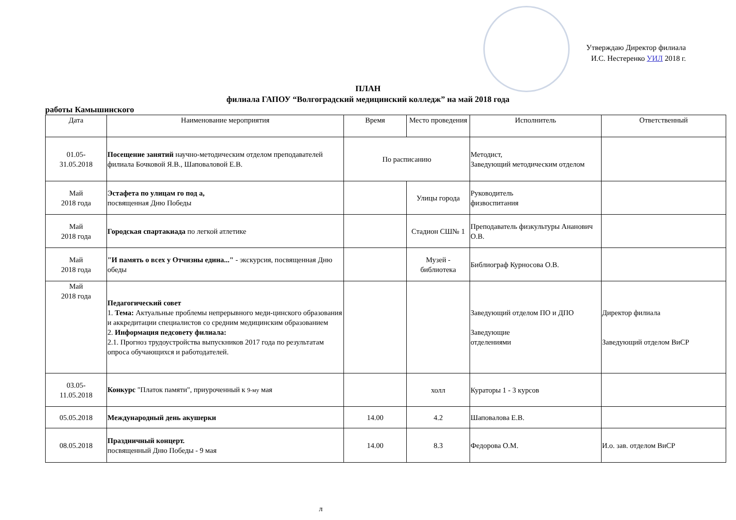Утверждаю Директор филиала И.С. Нестеренко УИЛ 2018 г.
ПЛАН
филиала ГАПОУ “Волгоградский медицинский колледж” на май 2018 года
работы Камышинского
| Дата | Наименование мероприятия | Время | Место проведения | Исполнитель | Ответственный |
| --- | --- | --- | --- | --- | --- |
| 01.05- 31.05.2018 | Посещение занятий научно-методическим отделом преподавателей филиала Бочковой Я.В., Шаповаловой Е.В. | По расписанию | | Методист, Заведующий методическим отделом | |
| Май 2018 года | Эстафета по улицам го под а, посвященная Дню Победы | | Улицы города | Руководитель физвоспитания | |
| Май 2018 года | Городская спартакиада по легкой атлетике | | Стадион СШ№ 1 | Преподаватель физкультуры Ананович О.В. | |
| Май 2018 года | "И память о всех у Отчизны едина..." - экскурсия, посвященная Дню обеды | | Музей - библиотека | Библиограф Курносова О.В. | |
| Май 2018 года | Педагогический совет 1. Тема: Актуальные проблемы непрерывного меди-цинского образования и аккредитации специалистов со средним медицинским образованием 2. Информация педсовету филиала: 2.1. Прогноз трудоустройства выпускников 2017 года по результатам опроса обучающихся и работодателей. | | | Заведующий отделом ПО и ДПО Заведующие отделениями | Директор филиала Заведующий отделом ВиСР |
| 03.05- 11.05.2018 | Конкурс "Платок памяти", приуроченный к 9-му мая | | холл | Кураторы 1 - 3 курсов | |
| 05.05.2018 | Международный день акушерки | 14.00 | 4.2 | Шаповалова Е.В. | |
| 08.05.2018 | Праздничный концерт. посвященный Дню Победы - 9 мая | 14.00 | 8.3 | Федорова О.М. | И.о. зав. отделом ВиСР |
л